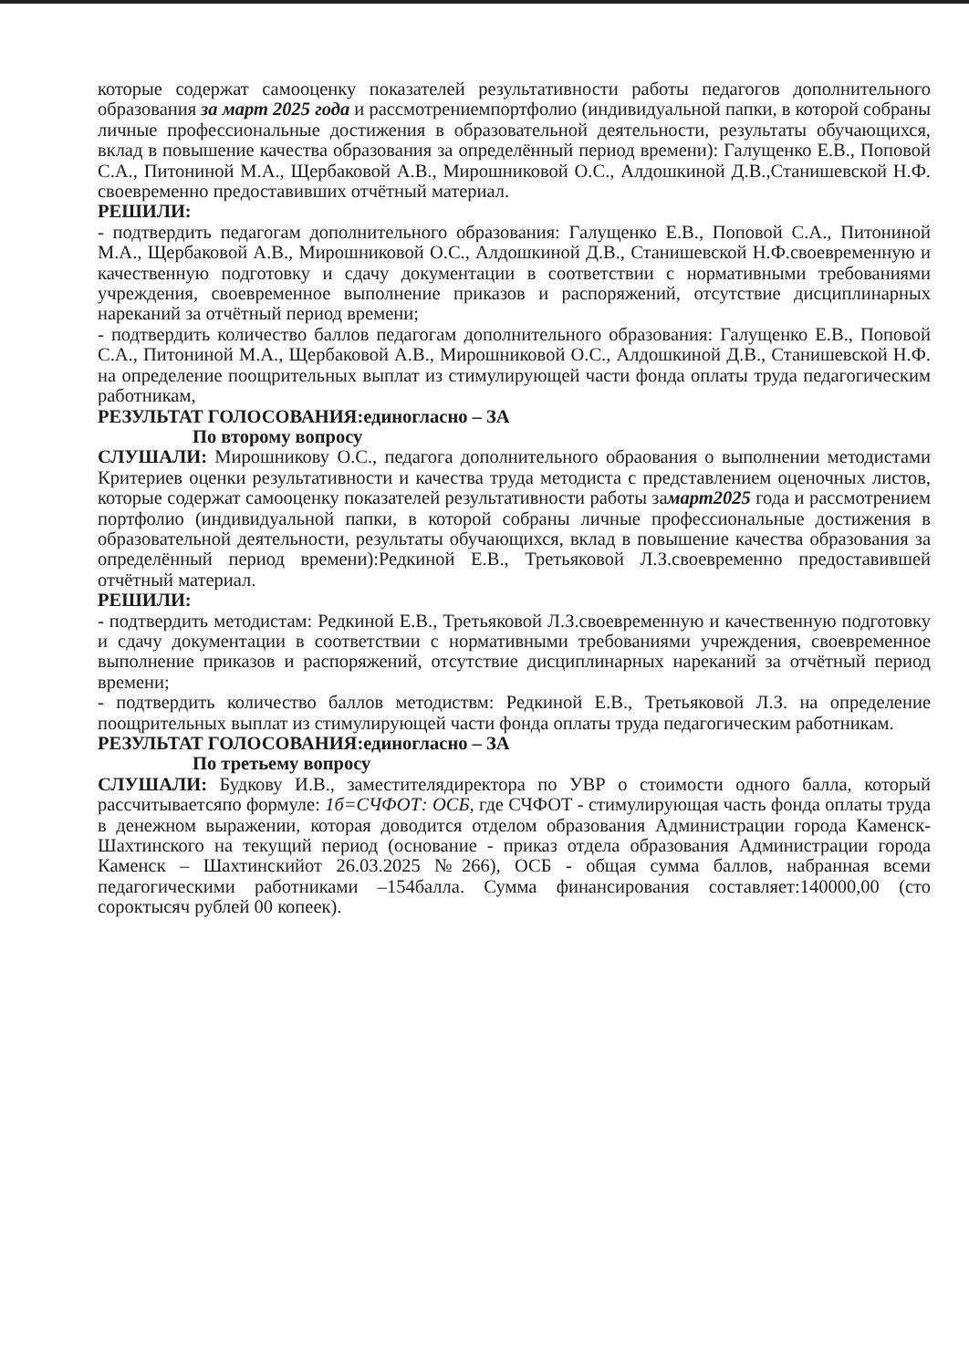которые содержат самооценку показателей результативности работы педагогов дополнительного образования за март 2025 года и рассмотрениемпортфолио (индивидуальной папки, в которой собраны личные профессиональные достижения в образовательной деятельности, результаты обучающихся, вклад в повышение качества образования за определённый период времени): Галущенко Е.В., Поповой С.А., Питониной М.А., Щербаковой А.В., Мирошниковой О.С., Алдошкиной Д.В.,Станишевской Н.Ф. своевременно предоставивших отчётный материал.
РЕШИЛИ:
- подтвердить педагогам дополнительного образования: Галущенко Е.В., Поповой С.А., Питониной М.А., Щербаковой А.В., Мирошниковой О.С., Алдошкиной Д.В., Станишевской Н.Ф.своевременную и качественную подготовку и сдачу документации в соответствии с нормативными требованиями учреждения, своевременное выполнение приказов и распоряжений, отсутствие дисциплинарных нареканий за отчётный период времени;
- подтвердить количество баллов педагогам дополнительного образования: Галущенко Е.В., Поповой С.А., Питониной М.А., Щербаковой А.В., Мирошниковой О.С., Алдошкиной Д.В., Станишевской Н.Ф. на определение поощрительных выплат из стимулирующей части фонда оплаты труда педагогическим работникам,
РЕЗУЛЬТАТ ГОЛОСОВАНИЯ:единогласно – ЗА
По второму вопросу
СЛУШАЛИ: Мирошникову О.С., педагога дополнительного обраования о выполнении методистами Критериев оценки результативности и качества труда методиста с представлением оценочных листов, которые содержат самооценку показателей результативности работы замарт2025 года и рассмотрением портфолио (индивидуальной папки, в которой собраны личные профессиональные достижения в образовательной деятельности, результаты обучающихся, вклад в повышение качества образования за определённый период времени):Редкиной Е.В., Третьяковой Л.З.своевременно предоставившей отчётный материал.
РЕШИЛИ:
- подтвердить методистам: Редкиной Е.В., Третьяковой Л.З.своевременную и качественную подготовку и сдачу документации в соответствии с нормативными требованиями учреждения, своевременное выполнение приказов и распоряжений, отсутствие дисциплинарных нареканий за отчётный период времени;
- подтвердить количество баллов методиствм: Редкиной Е.В., Третьяковой Л.З. на определение поощрительных выплат из стимулирующей части фонда оплаты труда педагогическим работникам.
РЕЗУЛЬТАТ ГОЛОСОВАНИЯ:единогласно – ЗА
По третьему вопросу
СЛУШАЛИ: Будкову И.В., заместителядиректора по УВР о стоимости одного балла, который рассчитываетсяпо формуле: 1б=СЧФОТ: ОСБ, где СЧФОТ - стимулирующая часть фонда оплаты труда в денежном выражении, которая доводится отделом образования Администрации города Каменск-Шахтинского на текущий период (основание - приказ отдела образования Администрации города Каменск – Шахтинскийот 26.03.2025 №266), ОСБ - общая сумма баллов, набранная всеми педагогическими работниками –154балла. Сумма финансирования составляет:140000,00 (сто сороктысяч рублей 00 копеек).